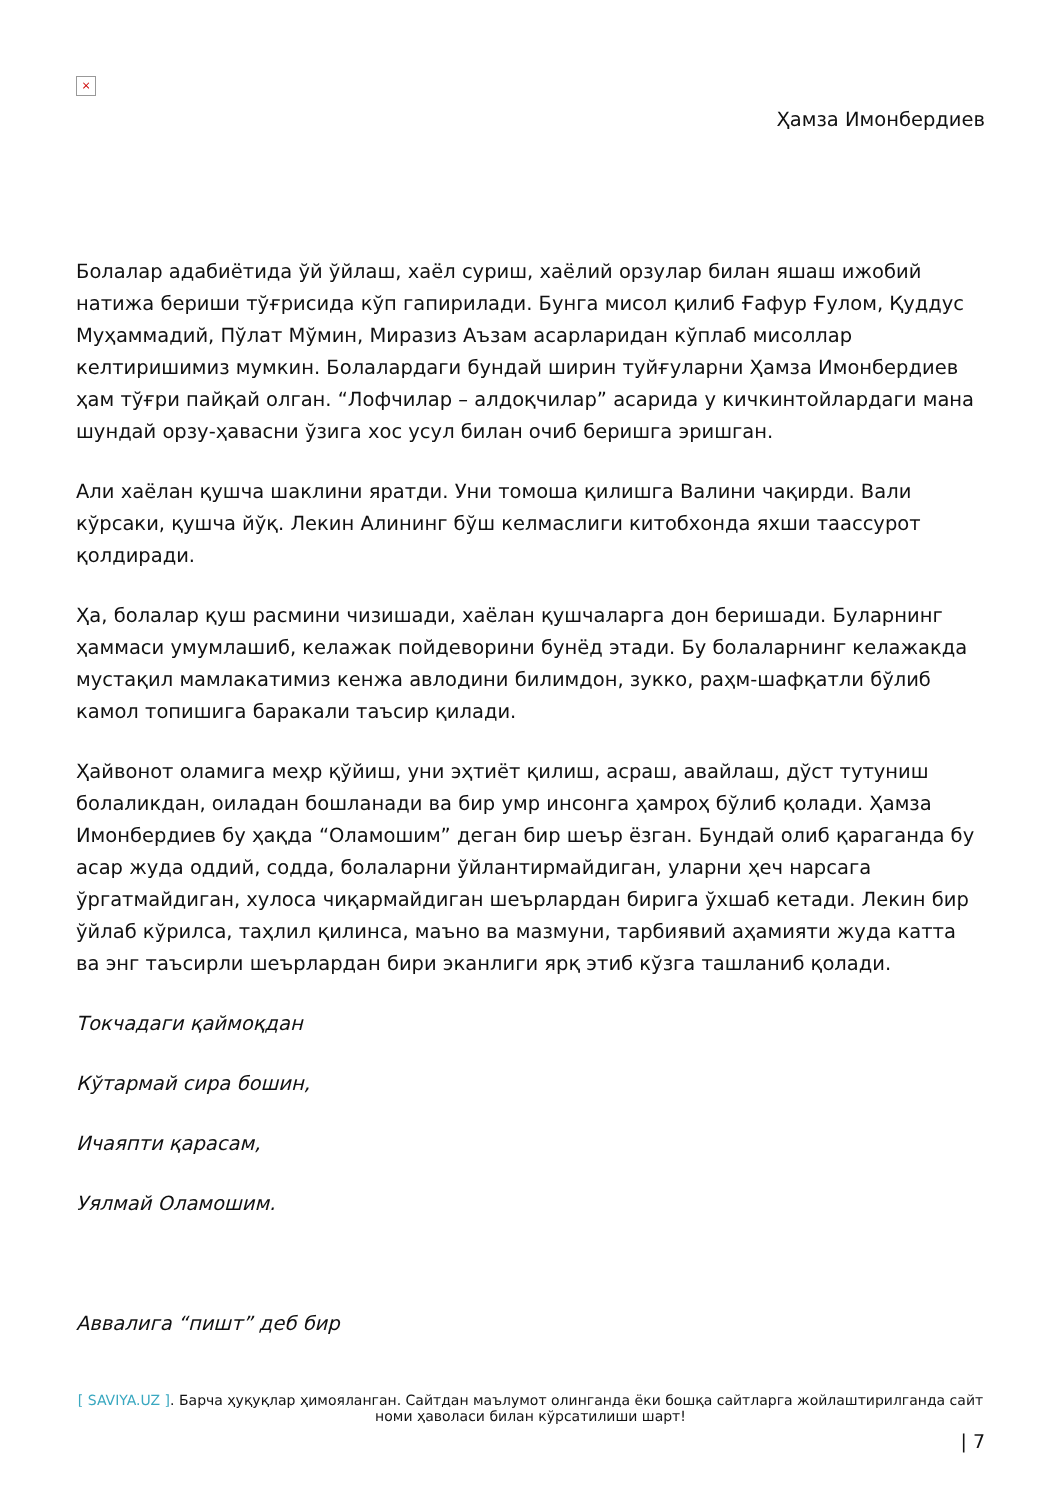×
Ҳамза Имонбердиев
Болалар адабиётида ўй ўйлаш, хаёл суриш, хаёлий орзулар билан яшаш ижобий натижа бериши тўғрисида кўп гапирилади. Бунга мисол қилиб Ғафур Ғулом, Қуддус Муҳаммадий, Пўлат Мўмин, Миразиз Аъзам асарларидан кўплаб мисоллар келтиришимиз мумкин. Болалардаги бундай ширин туйғуларни Ҳамза Имонбердиев ҳам тўғри пайқай олган. “Лофчилар – алдоқчилар” асарида у кичкинтойлардаги мана шундай орзу-ҳавасни ўзига хос усул билан очиб беришга эришган.
Али хаёлан қушча шаклини яратди. Уни томоша қилишга Валини чақирди. Вали кўрсаки, қушча йўқ. Лекин Алининг бўш келмаслиги китобхонда яхши таассурот қолдиради.
Ҳа, болалар қуш расмини чизишади, хаёлан қушчаларга дон беришади. Буларнинг ҳаммаси умумлашиб, келажак пойдеворини бунёд этади. Бу болаларнинг келажакда мустақил мамлакатимиз кенжа авлодини билимдон, зукко, раҳм-шафқатли бўлиб камол топишига баракали таъсир қилади.
Ҳайвонот оламига меҳр қўйиш, уни эҳтиёт қилиш, асраш, авайлаш, дўст тутуниш болаликдан, оиладан бошланади ва бир умр инсонга ҳамроҳ бўлиб қолади. Ҳамза Имонбердиев бу ҳақда “Оламошим” деган бир шеър ёзган. Бундай олиб қараганда бу асар жуда оддий, содда, болаларни ўйлантирмайдиган, уларни ҳеч нарсага ўргатмайдиган, хулоса чиқармайдиган шеърлардан бирига ўхшаб кетади. Лекин бир ўйлаб кўрилса, таҳлил қилинса, маъно ва мазмуни, тарбиявий аҳамияти жуда катта ва энг таъсирли шеърлардан бири эканлиги ярқ этиб кўзга ташланиб қолади.
Токчадаги қаймоқдан
Кўтармай сира бошин,
Ичаяпти қарасам,
Уялмай Оламошим.
Аввалига “пишт” деб бир
[ SAVIYA.UZ ]. Барча ҳуқуқлар ҳимояланган. Сайтдан маълумот олинганда ёки бошқа сайтларга жойлаштирилганда сайт номи ҳаволаси билан кўрсатилиши шарт!
| 7